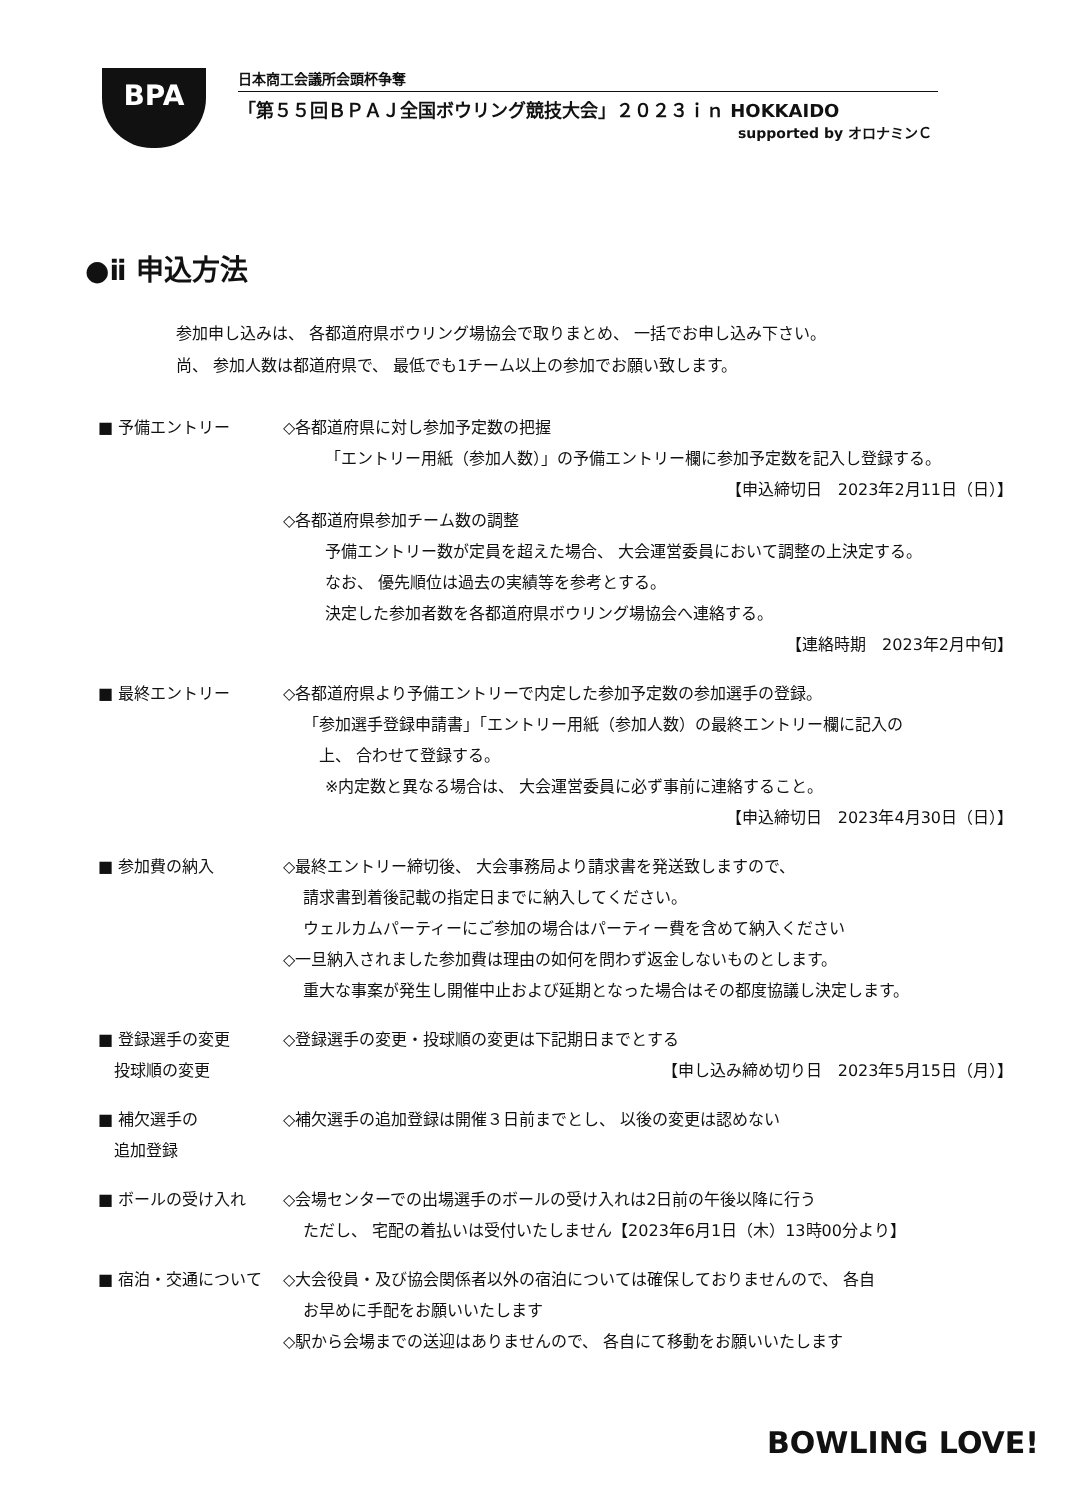BPA
日本商工会議所会頭杯争奪
「第５５回ＢＰＡＪ全国ボウリング競技大会」２０２３ｉｎ HOKKAIDO
supported by オロナミンＣ
●ⅱ 申込方法
参加申し込みは、 各都道府県ボウリング場協会で取りまとめ、 一括でお申し込み下さい。
尚、 参加人数は都道府県で、 最低でも1チーム以上の参加でお願い致します。
■ 予備エントリー ◇各都道府県に対し参加予定数の把握
「エントリー用紙（参加人数）」の予備エントリー欄に参加予定数を記入し登録する。
【申込締切日　2023年2月11日（日）】
◇各都道府県参加チーム数の調整
予備エントリー数が定員を超えた場合、 大会運営委員において調整の上決定する。
なお、 優先順位は過去の実績等を参考とする。
決定した参加者数を各都道府県ボウリング場協会へ連絡する。
【連絡時期　2023年2月中旬】
■ 最終エントリー ◇各都道府県より予備エントリーで内定した参加予定数の参加選手の登録。
「参加選手登録申請書」「エントリー用紙（参加人数）の最終エントリー欄に記入の
　上、 合わせて登録する。
※内定数と異なる場合は、 大会運営委員に必ず事前に連絡すること。
【申込締切日　2023年4月30日（日）】
■ 参加費の納入 ◇最終エントリー締切後、 大会事務局より請求書を発送致しますので、
請求書到着後記載の指定日までに納入してください。
ウェルカムパーティーにご参加の場合はパーティー費を含めて納入ください
◇一旦納入されました参加費は理由の如何を問わず返金しないものとします。
重大な事案が発生し開催中止および延期となった場合はその都度協議し決定します。
■ 登録選手の変更
　投球順の変更
◇登録選手の変更・投球順の変更は下記期日までとする
【申し込み締め切り日　2023年5月15日（月）】
■ 補欠選手の
　追加登録
◇補欠選手の追加登録は開催３日前までとし、 以後の変更は認めない
■ ボールの受け入れ ◇会場センターでの出場選手のボールの受け入れは2日前の午後以降に行う
ただし、 宅配の着払いは受付いたしません【2023年6月1日（木）13時00分より】
■ 宿泊・交通について ◇大会役員・及び協会関係者以外の宿泊については確保しておりませんので、 各自
お早めに手配をお願いいたします
◇駅から会場までの送迎はありませんので、 各自にて移動をお願いいたします
BOWLING LOVE!